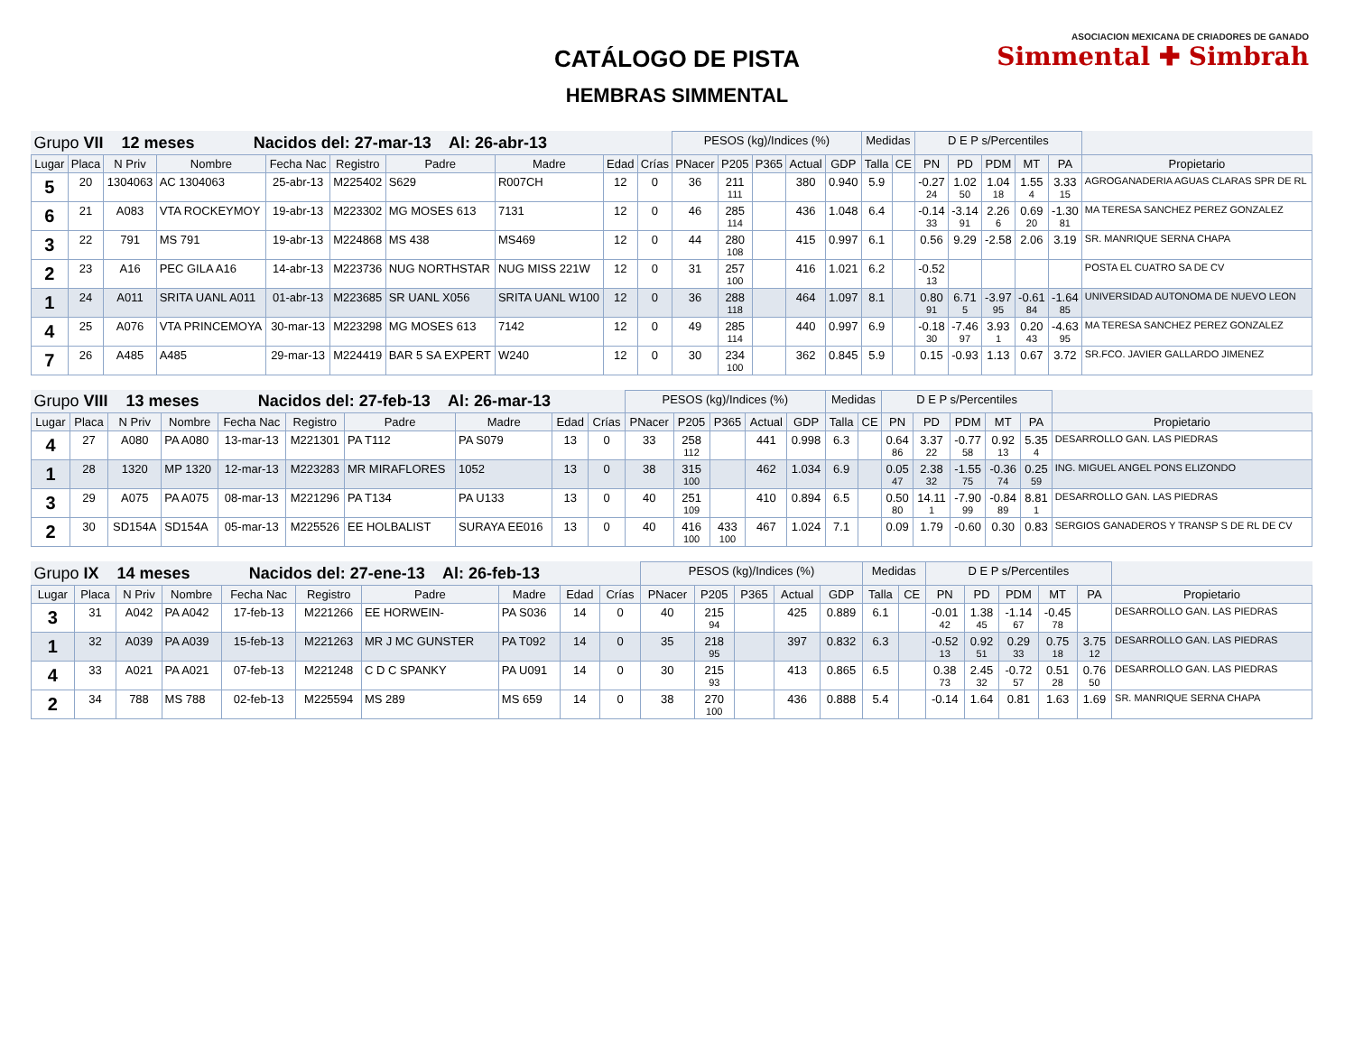CATÁLOGO DE PISTA
HEMBRAS SIMMENTAL
ASOCIACION MEXICANA DE CRIADORES DE GANADO
Simmental ✚ Simbrah
| Grupo VII 12 meses Nacidos del: 27-mar-13 Al: 26-abr-13 | | | | | | | | | | PESOS (kg)/Indices (%) | | | | | Medidas | | D E P s/Percentiles | | | | | |
| Lugar | Placa | N Priv | Nombre | Fecha Nac | Registro | Padre | Madre | Edad | Crías | PNacer | P205 | P365 | Actual | GDP | Talla | CE | PN | PD | PDM | MT | PA | Propietario |
| 5 | 20 | 1304063 | AC 1304063 | 25-abr-13 | M225402 | S629 | R007CH | 12 | 0 | 36 | 211 111 | | 380 | 0.940 | 5.9 | | -0.27 24 | 1.02 50 | 1.04 18 | 1.55 4 | 3.33 15 | AGROGANADERIA AGUAS CLARAS SPR DE RL |
| 6 | 21 | A083 | VTA ROCKEYMOY | 19-abr-13 | M223302 | MG MOSES 613 | 7131 | 12 | 0 | 46 | 285 114 | | 436 | 1.048 | 6.4 | | -0.14 33 | -3.14 91 | 2.26 6 | 0.69 20 | -1.30 81 | MA TERESA SANCHEZ PEREZ GONZALEZ |
| 3 | 22 | 791 | MS 791 | 19-abr-13 | M224868 | MS 438 | MS469 | 12 | 0 | 44 | 280 108 | | 415 | 0.997 | 6.1 | | 0.56 | 9.29 | -2.58 | 2.06 | 3.19 | SR. MANRIQUE SERNA CHAPA |
| 2 | 23 | A16 | PEC GILA A16 | 14-abr-13 | M223736 | NUG NORTHSTAR | NUG MISS 221W | 12 | 0 | 31 | 257 100 | | 416 | 1.021 | 6.2 | | -0.52 13 | | | | | POSTA EL CUATRO SA DE CV |
| 1 | 24 | A011 | SRITA UANL A011 | 01-abr-13 | M223685 | SR UANL X056 | SRITA UANL W100 | 12 | 0 | 36 | 288 118 | | 464 | 1.097 | 8.1 | | 0.80 91 | 6.71 5 | -3.97 95 | -0.61 84 | -1.64 85 | UNIVERSIDAD AUTONOMA DE NUEVO LEON |
| 4 | 25 | A076 | VTA PRINCEMOYA | 30-mar-13 | M223298 | MG MOSES 613 | 7142 | 12 | 0 | 49 | 285 114 | | 440 | 0.997 | 6.9 | | -0.18 30 | -7.46 97 | 3.93 1 | 0.20 43 | -4.63 95 | MA TERESA SANCHEZ PEREZ GONZALEZ |
| 7 | 26 | A485 | A485 | 29-mar-13 | M224419 | BAR 5 SA EXPERT | W240 | 12 | 0 | 30 | 234 100 | | 362 | 0.845 | 5.9 | | 0.15 | -0.93 | 1.13 | 0.67 | 3.72 | SR.FCO. JAVIER GALLARDO JIMENEZ |
| Grupo VIII 13 meses Nacidos del: 27-feb-13 Al: 26-mar-13 | | | | | | | | | | PESOS (kg)/Indices (%) | | | | | Medidas | | D E P s/Percentiles | | | | | |
| Lugar | Placa | N Priv | Nombre | Fecha Nac | Registro | Padre | Madre | Edad | Crías | PNacer | P205 | P365 | Actual | GDP | Talla | CE | PN | PD | PDM | MT | PA | Propietario |
| 4 | 27 | A080 | PA A080 | 13-mar-13 | M221301 | PA T112 | PA S079 | 13 | 0 | 33 | 258 112 | | 441 | 0.998 | 6.3 | | 0.64 86 | 3.37 22 | -0.77 58 | 0.92 13 | 5.35 4 | DESARROLLO GAN. LAS PIEDRAS |
| 1 | 28 | 1320 | MP 1320 | 12-mar-13 | M223283 | MR MIRAFLORES | 1052 | 13 | 0 | 38 | 315 100 | | 462 | 1.034 | 6.9 | | 0.05 47 | 2.38 32 | -1.55 75 | -0.36 74 | 0.25 59 | ING. MIGUEL ANGEL PONS ELIZONDO |
| 3 | 29 | A075 | PA A075 | 08-mar-13 | M221296 | PA T134 | PA U133 | 13 | 0 | 40 | 251 109 | | 410 | 0.894 | 6.5 | | 0.50 80 | 14.11 1 | -7.90 99 | -0.84 89 | 8.81 1 | DESARROLLO GAN. LAS PIEDRAS |
| 2 | 30 | SD154A | SD154A | 05-mar-13 | M225526 | EE HOLBALIST | SURAYA EE016 | 13 | 0 | 40 | 416 100 | 433 100 | 467 | 1.024 | 7.1 | | 0.09 | 1.79 | -0.60 | 0.30 | 0.83 | SERGIOS GANADEROS Y TRANSP S DE RL DE CV |
| Grupo IX 14 meses Nacidos del: 27-ene-13 Al: 26-feb-13 | | | | | | | | | | PESOS (kg)/Indices (%) | | | | | Medidas | | D E P s/Percentiles | | | | | |
| Lugar | Placa | N Priv | Nombre | Fecha Nac | Registro | Padre | Madre | Edad | Crías | PNacer | P205 | P365 | Actual | GDP | Talla | CE | PN | PD | PDM | MT | PA | Propietario |
| 3 | 31 | A042 | PA A042 | 17-feb-13 | M221266 | EE HORWEIN- | PA S036 | 14 | 0 | 40 | 215 94 | | 425 | 0.889 | 6.1 | | -0.01 42 | 1.38 45 | -1.14 67 | -0.45 78 | | DESARROLLO GAN. LAS PIEDRAS |
| 1 | 32 | A039 | PA A039 | 15-feb-13 | M221263 | MR J MC GUNSTER | PA T092 | 14 | 0 | 35 | 218 95 | | 397 | 0.832 | 6.3 | | -0.52 13 | 0.92 51 | 0.29 33 | 0.75 18 | 3.75 12 | DESARROLLO GAN. LAS PIEDRAS |
| 4 | 33 | A021 | PA A021 | 07-feb-13 | M221248 | C D C SPANKY | PA U091 | 14 | 0 | 30 | 215 93 | | 413 | 0.865 | 6.5 | | 0.38 73 | 2.45 32 | -0.72 57 | 0.51 28 | 0.76 50 | DESARROLLO GAN. LAS PIEDRAS |
| 2 | 34 | 788 | MS 788 | 02-feb-13 | M225594 | MS 289 | MS 659 | 14 | 0 | 38 | 270 100 | | 436 | 0.888 | 5.4 | | -0.14 | 1.64 | 0.81 | 1.63 | 1.69 | SR. MANRIQUE SERNA CHAPA |